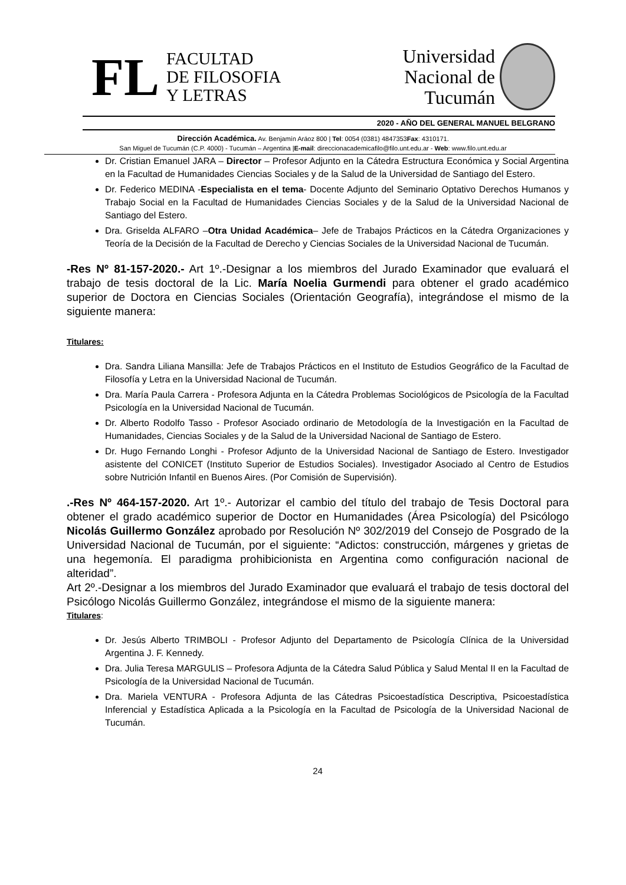FL FACULTAD
DE FILOSOFIA
Y LETRAS
Universidad
Nacional de
Tucumán
2020 - AÑO DEL GENERAL MANUEL BELGRANO
Dirección Académica. Av. Benjamín Aráoz 800 | Tel: 0054 (0381) 4847353Fax: 4310171.
San Miguel de Tucumán (C.P. 4000) - Tucumán – Argentina |E-mail: direccionacademicafilo@filo.unt.edu.ar - Web: www.filo.unt.edu.ar
Dr. Cristian Emanuel JARA – Director – Profesor Adjunto en la Cátedra Estructura Económica y Social Argentina en la Facultad de Humanidades Ciencias Sociales y de la Salud de la Universidad de Santiago del Estero.
Dr. Federico MEDINA -Especialista en el tema- Docente Adjunto del Seminario Optativo Derechos Humanos y Trabajo Social en la Facultad de Humanidades Ciencias Sociales y de la Salud de la Universidad Nacional de Santiago del Estero.
Dra. Griselda ALFARO –Otra Unidad Académica– Jefe de Trabajos Prácticos en la Cátedra Organizaciones y Teoría de la Decisión de la Facultad de Derecho y Ciencias Sociales de la Universidad Nacional de Tucumán.
-Res Nº 81-157-2020.- Art 1º.-Designar a los miembros del Jurado Examinador que evaluará el trabajo de tesis doctoral de la Lic. María Noelia Gurmendi para obtener el grado académico superior de Doctora en Ciencias Sociales (Orientación Geografía), integrándose el mismo de la siguiente manera:
Titulares:
Dra. Sandra Liliana Mansilla: Jefe de Trabajos Prácticos en el Instituto de Estudios Geográfico de la Facultad de Filosofía y Letra en la Universidad Nacional de Tucumán.
Dra. María Paula Carrera - Profesora Adjunta en la Cátedra Problemas Sociológicos de Psicología de la Facultad Psicología en la Universidad Nacional de Tucumán.
Dr. Alberto Rodolfo Tasso - Profesor Asociado ordinario de Metodología de la Investigación en la Facultad de Humanidades, Ciencias Sociales y de la Salud de la Universidad Nacional de Santiago de Estero.
Dr. Hugo Fernando Longhi - Profesor Adjunto de la Universidad Nacional de Santiago de Estero. Investigador asistente del CONICET (Instituto Superior de Estudios Sociales). Investigador Asociado al Centro de Estudios sobre Nutrición Infantil en Buenos Aires. (Por Comisión de Supervisión).
.-Res Nº 464-157-2020. Art 1º.- Autorizar el cambio del título del trabajo de Tesis Doctoral para obtener el grado académico superior de Doctor en Humanidades (Área Psicología) del Psicólogo Nicolás Guillermo González aprobado por Resolución Nº 302/2019 del Consejo de Posgrado de la Universidad Nacional de Tucumán, por el siguiente: “Adictos: construcción, márgenes y grietas de una hegemonía. El paradigma prohibicionista en Argentina como configuración nacional de alteridad”.
Art 2º.-Designar a los miembros del Jurado Examinador que evaluará el trabajo de tesis doctoral del Psicólogo Nicolás Guillermo González, integrándose el mismo de la siguiente manera:
Titulares:
Dr. Jesús Alberto TRIMBOLI - Profesor Adjunto del Departamento de Psicología Clínica de la Universidad Argentina J. F. Kennedy.
Dra. Julia Teresa MARGULIS – Profesora Adjunta de la Cátedra Salud Pública y Salud Mental II en la Facultad de Psicología de la Universidad Nacional de Tucumán.
Dra. Mariela VENTURA - Profesora Adjunta de las Cátedras Psicoestadística Descriptiva, Psicoestadística Inferencial y Estadística Aplicada a la Psicología en la Facultad de Psicología de la Universidad Nacional de Tucumán.
24